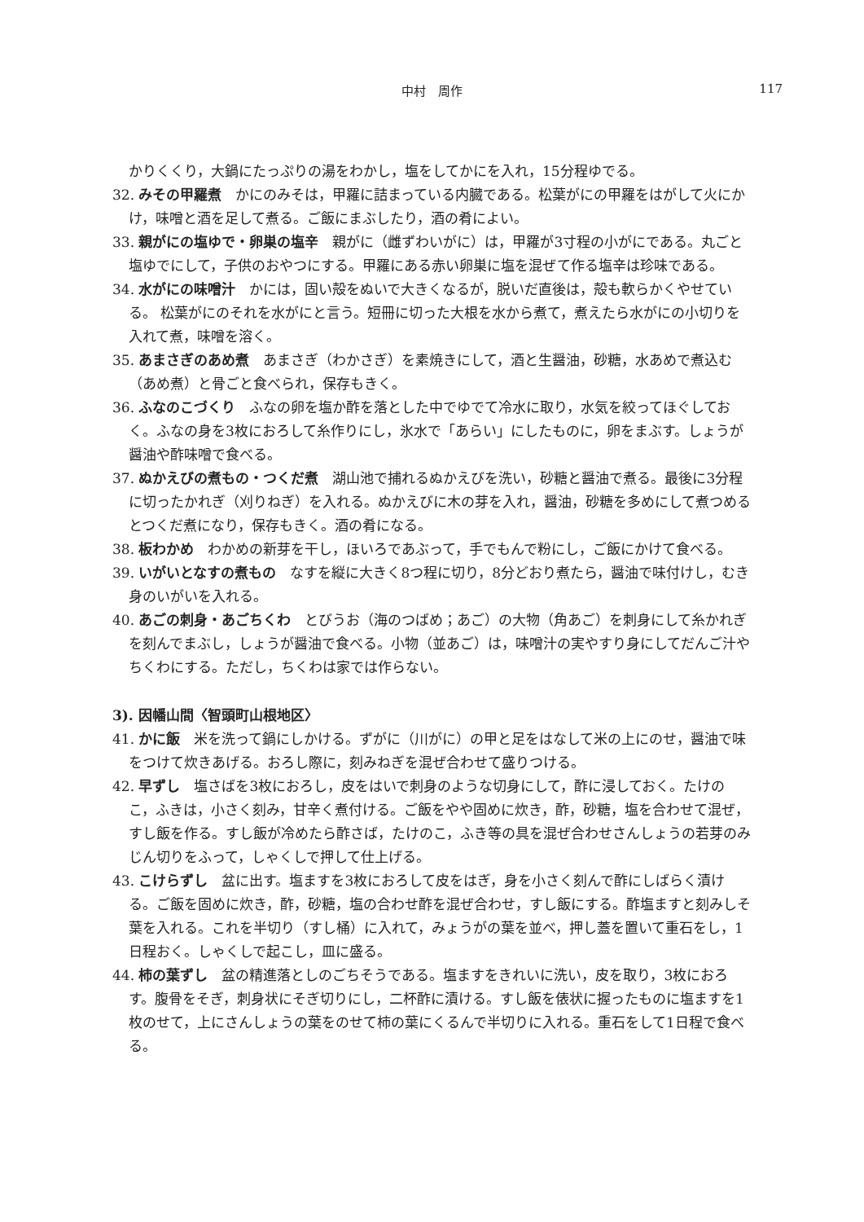中村　周作
117
かりくくり，大鍋にたっぷりの湯をわかし，塩をしてかにを入れ，15分程ゆでる。
32. みその甲羅煮　かにのみそは，甲羅に詰まっている内臓である。松葉がにの甲羅をはがして火にかけ，味噌と酒を足して煮る。ご飯にまぶしたり，酒の肴によい。
33. 親がにの塩ゆで・卵巣の塩辛　親がに（雌ずわいがに）は，甲羅が3寸程の小がにである。丸ごと塩ゆでにして，子供のおやつにする。甲羅にある赤い卵巣に塩を混ぜて作る塩辛は珍味である。
34. 水がにの味噌汁　かには，固い殻をぬいで大きくなるが，脱いだ直後は，殻も軟らかくやせている。 松葉がにのそれを水がにと言う。短冊に切った大根を水から煮て，煮えたら水がにの小切りを入れて煮，味噌を溶く。
35. あまさぎのあめ煮　あまさぎ（わかさぎ）を素焼きにして，酒と生醤油，砂糖，水あめで煮込む（あめ煮）と骨ごと食べられ，保存もきく。
36. ふなのこづくり　ふなの卵を塩か酢を落とした中でゆでて冷水に取り，水気を絞ってほぐしておく。ふなの身を3枚におろして糸作りにし，氷水で「あらい」にしたものに，卵をまぶす。しょうが醤油や酢味噌で食べる。
37. ぬかえびの煮もの・つくだ煮　湖山池で捕れるぬかえびを洗い，砂糖と醤油で煮る。最後に3分程に切ったかれぎ（刈りねぎ）を入れる。ぬかえびに木の芽を入れ，醤油，砂糖を多めにして煮つめるとつくだ煮になり，保存もきく。酒の肴になる。
38. 板わかめ　わかめの新芽を干し，ほいろであぶって，手でもんで粉にし，ご飯にかけて食べる。
39. いがいとなすの煮もの　なすを縦に大きく8つ程に切り，8分どおり煮たら，醤油で味付けし，むき身のいがいを入れる。
40. あごの刺身・あごちくわ　とびうお（海のつばめ；あご）の大物（角あご）を刺身にして糸かれぎを刻んでまぶし，しょうが醤油で食べる。小物（並あご）は，味噌汁の実やすり身にしてだんご汁やちくわにする。ただし，ちくわは家では作らない。
3). 因幡山間〈智頭町山根地区〉
41. かに飯　米を洗って鍋にしかける。ずがに（川がに）の甲と足をはなして米の上にのせ，醤油で味をつけて炊きあげる。おろし際に，刻みねぎを混ぜ合わせて盛りつける。
42. 早ずし　塩さばを3枚におろし，皮をはいで刺身のような切身にして，酢に浸しておく。たけのこ，ふきは，小さく刻み，甘辛く煮付ける。ご飯をやや固めに炊き，酢，砂糖，塩を合わせて混ぜ，すし飯を作る。すし飯が冷めたら酢さば，たけのこ，ふき等の具を混ぜ合わせさんしょうの若芽のみじん切りをふって，しゃくしで押して仕上げる。
43. こけらずし　盆に出す。塩ますを3枚におろして皮をはぎ，身を小さく刻んで酢にしばらく漬ける。ご飯を固めに炊き，酢，砂糖，塩の合わせ酢を混ぜ合わせ，すし飯にする。酢塩ますと刻みしそ葉を入れる。これを半切り（すし桶）に入れて，みょうがの葉を並べ，押し蓋を置いて重石をし，1日程おく。しゃくしで起こし，皿に盛る。
44. 柿の葉ずし　盆の精進落としのごちそうである。塩ますをきれいに洗い，皮を取り，3枚におろす。腹骨をそぎ，刺身状にそぎ切りにし，二杯酢に漬ける。すし飯を俵状に握ったものに塩ますを1枚のせて，上にさんしょうの葉をのせて柿の葉にくるんで半切りに入れる。重石をして1日程で食べる。